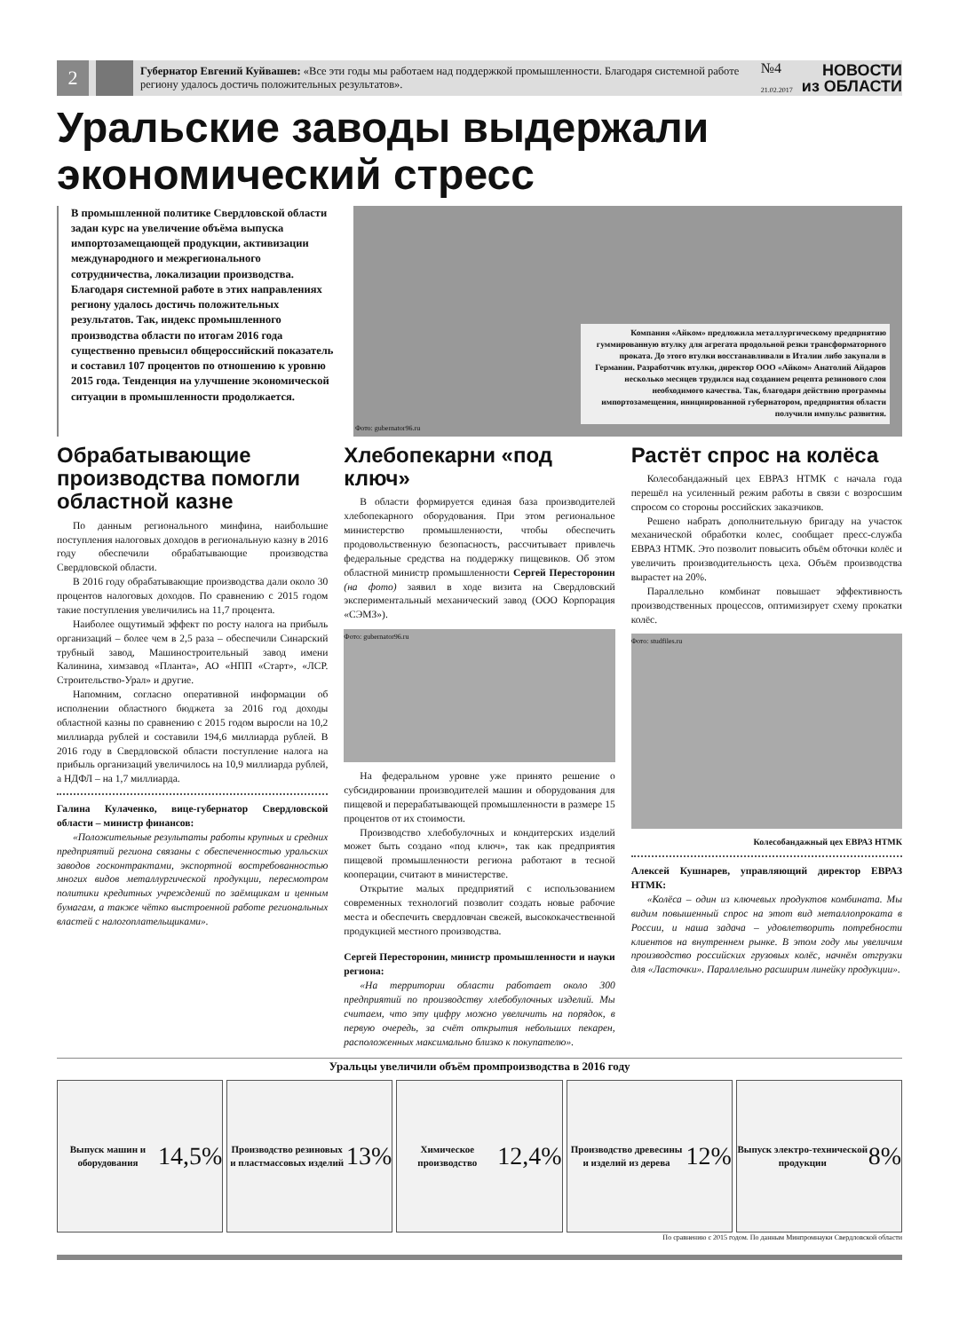2
Губернатор Евгений Куйвашев: «Все эти годы мы работаем над поддержкой промышленности. Благодаря системной работе региону удалось достичь положительных результатов».
№4
21.02.2017
НОВОСТИ
из ОБЛАСТИ
Уральские заводы выдержали экономический стресс
В промышленной политике Свердловской области задан курс на увеличение объёма выпуска импортозамещающей продукции, активизации международного и межрегионального сотрудничества, локализации производства. Благодаря системной работе в этих направлениях региону удалось достичь положительных результатов. Так, индекс промышленного производства области по итогам 2016 года существенно превысил общероссийский показатель и составил 107 процентов по отношению к уровню 2015 года. Тенденция на улучшение экономической ситуации в промышленности продолжается.
Фото: gubernator96.ru
Компания «Айком» предложила металлургическому предприятию гуммированную втулку для агрегата продольной резки трансформаторного проката. До этого втулки восстанавливали в Италии либо закупали в Германии. Разработчик втулки, директор ООО «Айком» Анатолий Айдаров несколько месяцев трудился над созданием рецепта резинового слоя необходимого качества. Так, благодаря действию программы импортозамещения, инициированной губернатором, предприятия области получили импульс развития.
Обрабатывающие производства помогли областной казне
По данным регионального минфина, наибольшие поступления налоговых доходов в региональную казну в 2016 году обеспечили обрабатывающие производства Свердловской области.
В 2016 году обрабатывающие производства дали около 30 процентов налоговых доходов. По сравнению с 2015 годом такие поступления увеличились на 11,7 процента.
Наиболее ощутимый эффект по росту налога на прибыль организаций – более чем в 2,5 раза – обеспечили Синарский трубный завод, Машиностроительный завод имени Калинина, химзавод «Планта», АО «НПП «Старт», «ЛСР. Строительство-Урал» и другие.
Напомним, согласно оперативной информации об исполнении областного бюджета за 2016 год доходы областной казны по сравнению с 2015 годом выросли на 10,2 миллиарда рублей и составили 194,6 миллиарда рублей. В 2016 году в Свердловской области поступление налога на прибыль организаций увеличилось на 10,9 миллиарда рублей, а НДФЛ – на 1,7 миллиарда.
Галина Кулаченко, вице-губернатор Свердловской области – министр финансов:
«Положительные результаты работы крупных и средних предприятий региона связаны с обеспеченностью уральских заводов госконтрактами, экспортной востребованностью многих видов металлургической продукции, пересмотром политики кредитных учреждений по заёмщикам и ценным бумагам, а также чётко выстроенной работе региональных властей с налогоплательщиками».
Хлебопекарни «под ключ»
В области формируется единая база производителей хлебопекарного оборудования. При этом региональное министерство промышленности, чтобы обеспечить продовольственную безопасность, рассчитывает привлечь федеральные средства на поддержку пищевиков. Об этом областной министр промышленности Сергей Пересторонин (на фото) заявил в ходе визита на Свердловский экспериментальный механический завод (ООО Корпорация «СЭМЗ»).
Фото: gubernator96.ru
На федеральном уровне уже принято решение о субсидировании производителей машин и оборудования для пищевой и перерабатывающей промышленности в размере 15 процентов от их стоимости.
Производство хлебобулочных и кондитерских изделий может быть создано «под ключ», так как предприятия пищевой промышленности региона работают в тесной кооперации, считают в министерстве.
Открытие малых предприятий с использованием современных технологий позволит создать новые рабочие места и обеспечить свердловчан свежей, высококачественной продукцией местного производства.
Сергей Пересторонин, министр промышленности и науки региона:
«На территории области работает около 300 предприятий по производству хлебобулочных изделий. Мы считаем, что эту цифру можно увеличить на порядок, в первую очередь, за счёт открытия небольших пекарен, расположенных максимально близко к покупателю».
Растёт спрос на колёса
Колесобандажный цех ЕВРАЗ НТМК с начала года перешёл на усиленный режим работы в связи с возросшим спросом со стороны российских заказчиков.
Решено набрать дополнительную бригаду на участок механической обработки колес, сообщает пресс-служба ЕВРАЗ НТМК. Это позволит повысить объём обточки колёс и увеличить производительность цеха. Объём производства вырастет на 20%.
Параллельно комбинат повышает эффективность производственных процессов, оптимизирует схему прокатки колёс.
Фото: studfiles.ru
Колесобандажный цех ЕВРАЗ НТМК
Алексей Кушнарев, управляющий директор ЕВРАЗ НТМК:
«Колёса – один из ключевых продуктов комбината. Мы видим повышенный спрос на этот вид металлопроката в России, и наша задача – удовлетворить потребности клиентов на внутреннем рынке. В этом году мы увеличим производство российских грузовых колёс, начнём отгрузки для «Ласточки». Параллельно расширим линейку продукции».
Уральцы увеличили объём промпроизводства в 2016 году
Выпуск машин и оборудования 14,5%
Производство резиновых и пластмассовых изделий 13%
Химическое производство 12,4%
Производство древесины и изделий из дерева 12%
Выпуск электро-технической продукции 8%
По сравнению с 2015 годом. По данным Минпромнауки Свердловской области